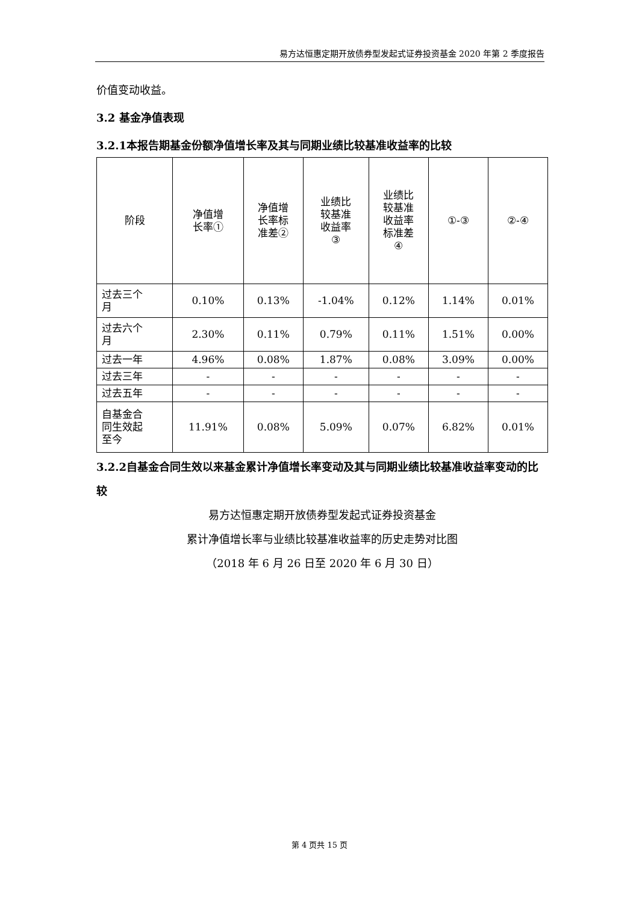易方达恒惠定期开放债券型发起式证券投资基金 2020 年第 2 季度报告
价值变动收益。
3.2 基金净值表现
3.2.1本报告期基金份额净值增长率及其与同期业绩比较基准收益率的比较
| 阶段 | 净值增 长率① | 净值增 长率标 准差② | 业绩比 较基准 收益率 ③ | 业绩比 较基准 收益率 标准差 ④ | ①-③ | ②-④ |
| --- | --- | --- | --- | --- | --- | --- |
| 过去三个 月 | 0.10% | 0.13% | -1.04% | 0.12% | 1.14% | 0.01% |
| 过去六个 月 | 2.30% | 0.11% | 0.79% | 0.11% | 1.51% | 0.00% |
| 过去一年 | 4.96% | 0.08% | 1.87% | 0.08% | 3.09% | 0.00% |
| 过去三年 | - | - | - | - | - | - |
| 过去五年 | - | - | - | - | - | - |
| 自基金合 同生效起 至今 | 11.91% | 0.08% | 5.09% | 0.07% | 6.82% | 0.01% |
3.2.2自基金合同生效以来基金累计净值增长率变动及其与同期业绩比较基准收益率变动的比较
易方达恒惠定期开放债券型发起式证券投资基金
累计净值增长率与业绩比较基准收益率的历史走势对比图
（2018 年 6 月 26 日至 2020 年 6 月 30 日）
第 4 页共 15 页